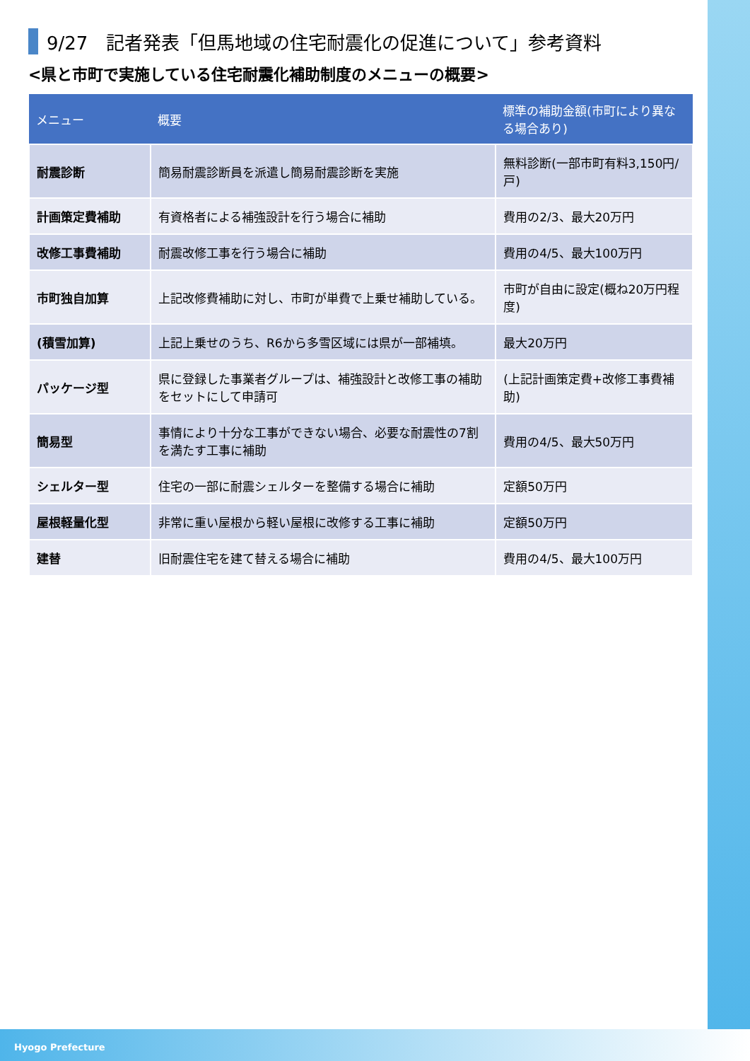9/27　記者発表「但馬地域の住宅耐震化の促進について」参考資料
<県と市町で実施している住宅耐震化補助制度のメニューの概要>
| メニュー | 概要 | 標準の補助金額(市町により異なる場合あり) |
| --- | --- | --- |
| 耐震診断 | 簡易耐震診断員を派遣し簡易耐震診断を実施 | 無料診断(一部市町有料3,150円/戸) |
| 計画策定費補助 | 有資格者による補強設計を行う場合に補助 | 費用の2/3、最大20万円 |
| 改修工事費補助 | 耐震改修工事を行う場合に補助 | 費用の4/5、最大100万円 |
| 市町独自加算 | 上記改修費補助に対し、市町が単費で上乗せ補助している。 | 市町が自由に設定(概ね20万円程度) |
| (積雪加算) | 上記上乗せのうち、R6から多雪区域には県が一部補填。 | 最大20万円 |
| パッケージ型 | 県に登録した事業者グループは、補強設計と改修工事の補助をセットにして申請可 | (上記計画策定費+改修工事費補助) |
| 簡易型 | 事情により十分な工事ができない場合、必要な耐震性の7割を満たす工事に補助 | 費用の4/5、最大50万円 |
| シェルター型 | 住宅の一部に耐震シェルターを整備する場合に補助 | 定額50万円 |
| 屋根軽量化型 | 非常に重い屋根から軽い屋根に改修する工事に補助 | 定額50万円 |
| 建替 | 旧耐震住宅を建て替える場合に補助 | 費用の4/5、最大100万円 |
Hyogo Prefecture